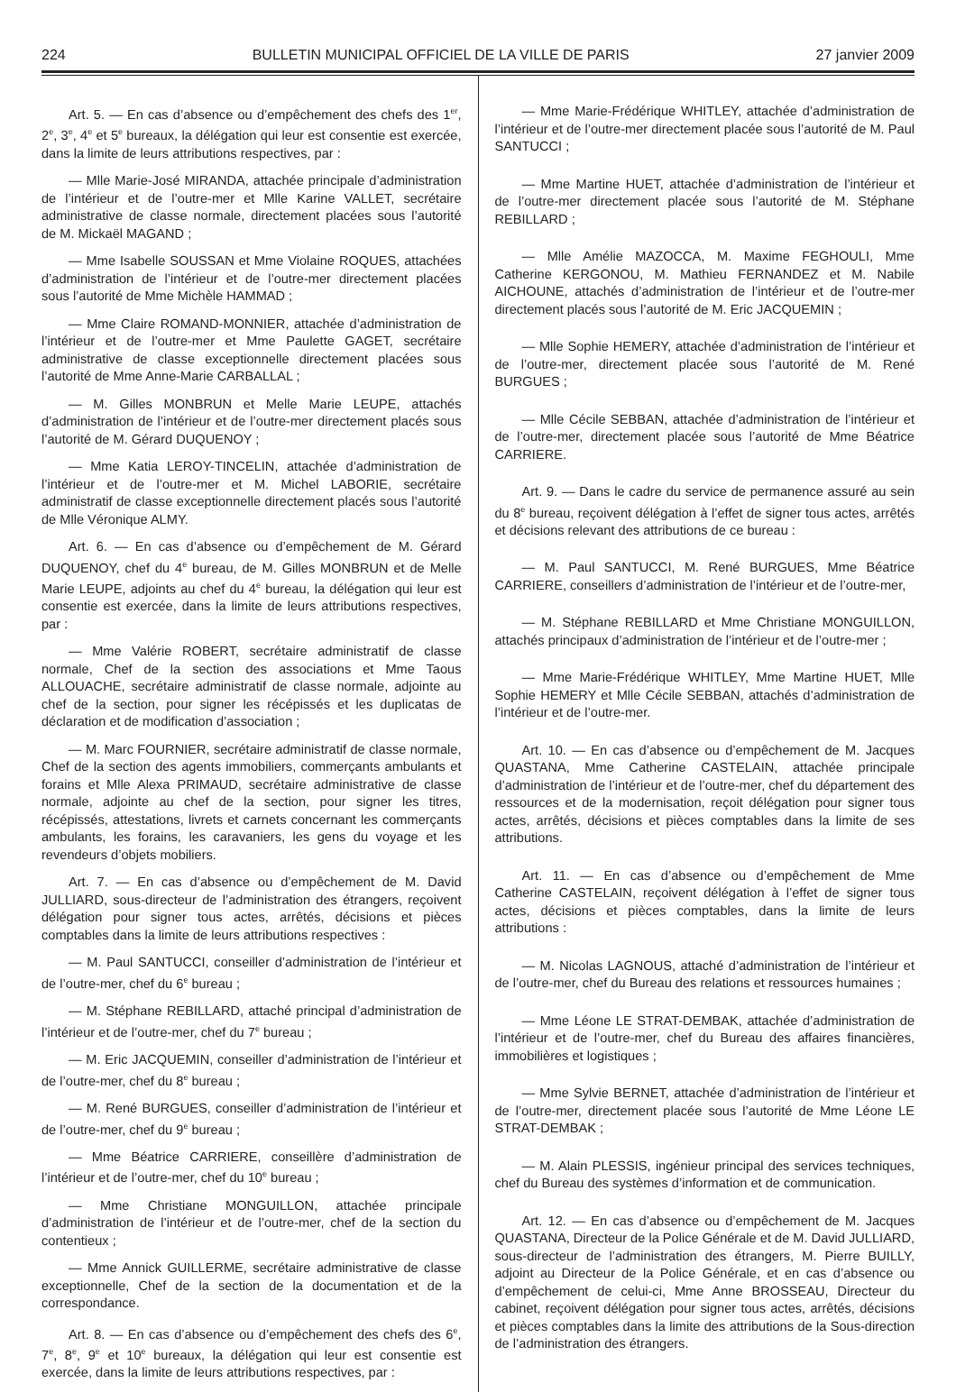224 BULLETIN MUNICIPAL OFFICIEL DE LA VILLE DE PARIS 27 janvier 2009
Art. 5. — En cas d’absence ou d’empêchement des chefs des 1<sup>er</sup>, 2<sup>e</sup>, 3<sup>e</sup>, 4<sup>e</sup> et 5<sup>e</sup> bureaux, la délégation qui leur est consentie est exercée, dans la limite de leurs attributions respectives, par :
— Mlle Marie-José MIRANDA, attachée principale d’administration de l’intérieur et de l’outre-mer et Mlle Karine VALLET, secrétaire administrative de classe normale, directement placées sous l’autorité de M. Mickaël MAGAND ;
— Mme Isabelle SOUSSAN et Mme Violaine ROQUES, attachées d’administration de l’intérieur et de l’outre-mer directement placées sous l’autorité de Mme Michèle HAMMAD ;
— Mme Claire ROMAND-MONNIER, attachée d’administration de l’intérieur et de l’outre-mer et Mme Paulette GAGET, secrétaire administrative de classe exceptionnelle directement placées sous l’autorité de Mme Anne-Marie CARBALLAL ;
— M. Gilles MONBRUN et Melle Marie LEUPE, attachés d’administration de l’intérieur et de l’outre-mer directement placés sous l’autorité de M. Gérard DUQUENOY ;
— Mme Katia LEROY-TINCELIN, attachée d’administration de l’intérieur et de l’outre-mer et M. Michel LABORIE, secrétaire administratif de classe exceptionnelle directement placés sous l’autorité de Mlle Véronique ALMY.
Art. 6. — En cas d’absence ou d’empêchement de M. Gérard DUQUENOY, chef du 4<sup>e</sup> bureau, de M. Gilles MONBRUN et de Melle Marie LEUPE, adjoints au chef du 4<sup>e</sup> bureau, la délégation qui leur est consentie est exercée, dans la limite de leurs attributions respectives, par :
— Mme Valérie ROBERT, secrétaire administratif de classe normale, Chef de la section des associations et Mme Taous ALLOUACHE, secrétaire administratif de classe normale, adjointe au chef de la section, pour signer les récépissés et les duplicatas de déclaration et de modification d’association ;
— M. Marc FOURNIER, secrétaire administratif de classe normale, Chef de la section des agents immobiliers, commerçants ambulants et forains et Mlle Alexa PRIMAUD, secrétaire administrative de classe normale, adjointe au chef de la section, pour signer les titres, récépissés, attestations, livrets et carnets concernant les commerçants ambulants, les forains, les caravaniers, les gens du voyage et les revendeurs d’objets mobiliers.
Art. 7. — En cas d’absence ou d’empêchement de M. David JULLIARD, sous-directeur de l’administration des étrangers, reçoivent délégation pour signer tous actes, arrêtés, décisions et pièces comptables dans la limite de leurs attributions respectives :
— M. Paul SANTUCCI, conseiller d’administration de l’intérieur et de l’outre-mer, chef du 6<sup>e</sup> bureau ;
— M. Stéphane REBILLARD, attaché principal d’administration de l’intérieur et de l’outre-mer, chef du 7<sup>e</sup> bureau ;
— M. Eric JACQUEMIN, conseiller d’administration de l’intérieur et de l’outre-mer, chef du 8<sup>e</sup> bureau ;
— M. René BURGUES, conseiller d’administration de l’intérieur et de l’outre-mer, chef du 9<sup>e</sup> bureau ;
— Mme Béatrice CARRIERE, conseillère d’administration de l’intérieur et de l’outre-mer, chef du 10<sup>e</sup> bureau ;
— Mme Christiane MONGUILLON, attachée principale d’administration de l’intérieur et de l’outre-mer, chef de la section du contentieux ;
— Mme Annick GUILLERME, secrétaire administrative de classe exceptionnelle, Chef de la section de la documentation et de la correspondance.
Art. 8. — En cas d’absence ou d’empêchement des chefs des 6<sup>e</sup>, 7<sup>e</sup>, 8<sup>e</sup>, 9<sup>e</sup> et 10<sup>e</sup> bureaux, la délégation qui leur est consentie est exercée, dans la limite de leurs attributions respectives, par :
— Mme Marie-Frédérique WHITLEY, attachée d’administration de l’intérieur et de l’outre-mer directement placée sous l’autorité de M. Paul SANTUCCI ;
— Mme Martine HUET, attachée d’administration de l’intérieur et de l’outre-mer directement placée sous l’autorité de M. Stéphane REBILLARD ;
— Mlle Amélie MAZOCCA, M. Maxime FEGHOULI, Mme Catherine KERGONOU, M. Mathieu FERNANDEZ et M. Nabile AICHOUNE, attachés d’administration de l’intérieur et de l’outre-mer directement placés sous l’autorité de M. Eric JACQUEMIN ;
— Mlle Sophie HEMERY, attachée d’administration de l’intérieur et de l’outre-mer, directement placée sous l’autorité de M. René BURGUES ;
— Mlle Cécile SEBBAN, attachée d’administration de l’intérieur et de l’outre-mer, directement placée sous l’autorité de Mme Béatrice CARRIERE.
Art. 9. — Dans le cadre du service de permanence assuré au sein du 8<sup>e</sup> bureau, reçoivent délégation à l’effet de signer tous actes, arrêtés et décisions relevant des attributions de ce bureau :
— M. Paul SANTUCCI, M. René BURGUES, Mme Béatrice CARRIERE, conseillers d’administration de l’intérieur et de l’outre-mer,
— M. Stéphane REBILLARD et Mme Christiane MONGUILLON, attachés principaux d’administration de l’intérieur et de l’outre-mer ;
— Mme Marie-Frédérique WHITLEY, Mme Martine HUET, Mlle Sophie HEMERY et Mlle Cécile SEBBAN, attachés d’administration de l’intérieur et de l’outre-mer.
Art. 10. — En cas d’absence ou d’empêchement de M. Jacques QUASTANA, Mme Catherine CASTELAIN, attachée principale d’administration de l’intérieur et de l’outre-mer, chef du département des ressources et de la modernisation, reçoit délégation pour signer tous actes, arrêtés, décisions et pièces comptables dans la limite de ses attributions.
Art. 11. — En cas d’absence ou d’empêchement de Mme Catherine CASTELAIN, reçoivent délégation à l’effet de signer tous actes, décisions et pièces comptables, dans la limite de leurs attributions :
— M. Nicolas LAGNOUS, attaché d’administration de l’intérieur et de l’outre-mer, chef du Bureau des relations et ressources humaines ;
— Mme Léone LE STRAT-DEMBAK, attachée d’administration de l’intérieur et de l’outre-mer, chef du Bureau des affaires financières, immobilières et logistiques ;
— Mme Sylvie BERNET, attachée d’administration de l’intérieur et de l’outre-mer, directement placée sous l’autorité de Mme Léone LE STRAT-DEMBAK ;
— M. Alain PLESSIS, ingénieur principal des services techniques, chef du Bureau des systèmes d’information et de communication.
Art. 12. — En cas d’absence ou d’empêchement de M. Jacques QUASTANA, Directeur de la Police Générale et de M. David JULLIARD, sous-directeur de l’administration des étrangers, M. Pierre BUILLY, adjoint au Directeur de la Police Générale, et en cas d’absence ou d’empêchement de celui-ci, Mme Anne BROSSEAU, Directeur du cabinet, reçoivent délégation pour signer tous actes, arrêtés, décisions et pièces comptables dans la limite des attributions de la Sous-direction de l’administration des étrangers.